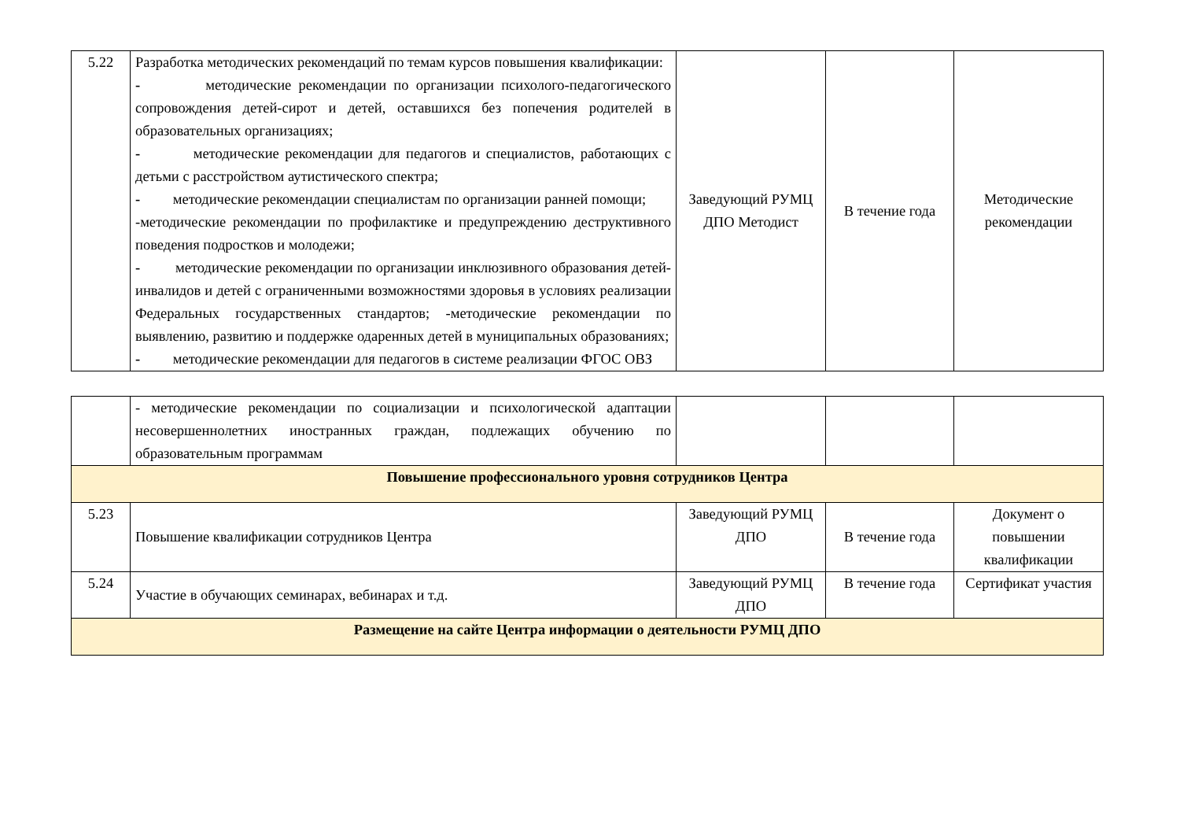| 5.22 | Разработка методических рекомендаций по темам курсов повышения квалификации: - методические рекомендации по организации психолого-педагогического сопровождения детей-сирот и детей, оставшихся без попечения родителей в образовательных организациях; - методические рекомендации для педагогов и специалистов, работающих с детьми с расстройством аутистического спектра; - методические рекомендации специалистам по организации ранней помощи; -методические рекомендации по профилактике и предупреждению деструктивного поведения подростков и молодежи; - методические рекомендации по организации инклюзивного образования детей-инвалидов и детей с ограниченными возможностями здоровья в условиях реализации Федеральных государственных стандартов; -методические рекомендации по выявлению, развитию и поддержке одаренных детей в муниципальных образованиях; - методические рекомендации для педагогов в системе реализации ФГОС ОВЗ | Заведующий РУМЦ ДПО Методист | В течение года | Методические рекомендации |
| | - методические рекомендации по социализации и психологической адаптации несовершеннолетних иностранных граждан, подлежащих обучению по образовательным программам | | | |
| Повышение профессионального уровня сотрудников Центра | | | | |
| 5.23 | Повышение квалификации сотрудников Центра | Заведующий РУМЦ ДПО | В течение года | Документ о повышении квалификации |
| 5.24 | Участие в обучающих семинарах, вебинарах и т.д. | Заведующий РУМЦ ДПО | В течение года | Сертификат участия |
| Размещение на сайте Центра информации о деятельности РУМЦ ДПО | | | | |